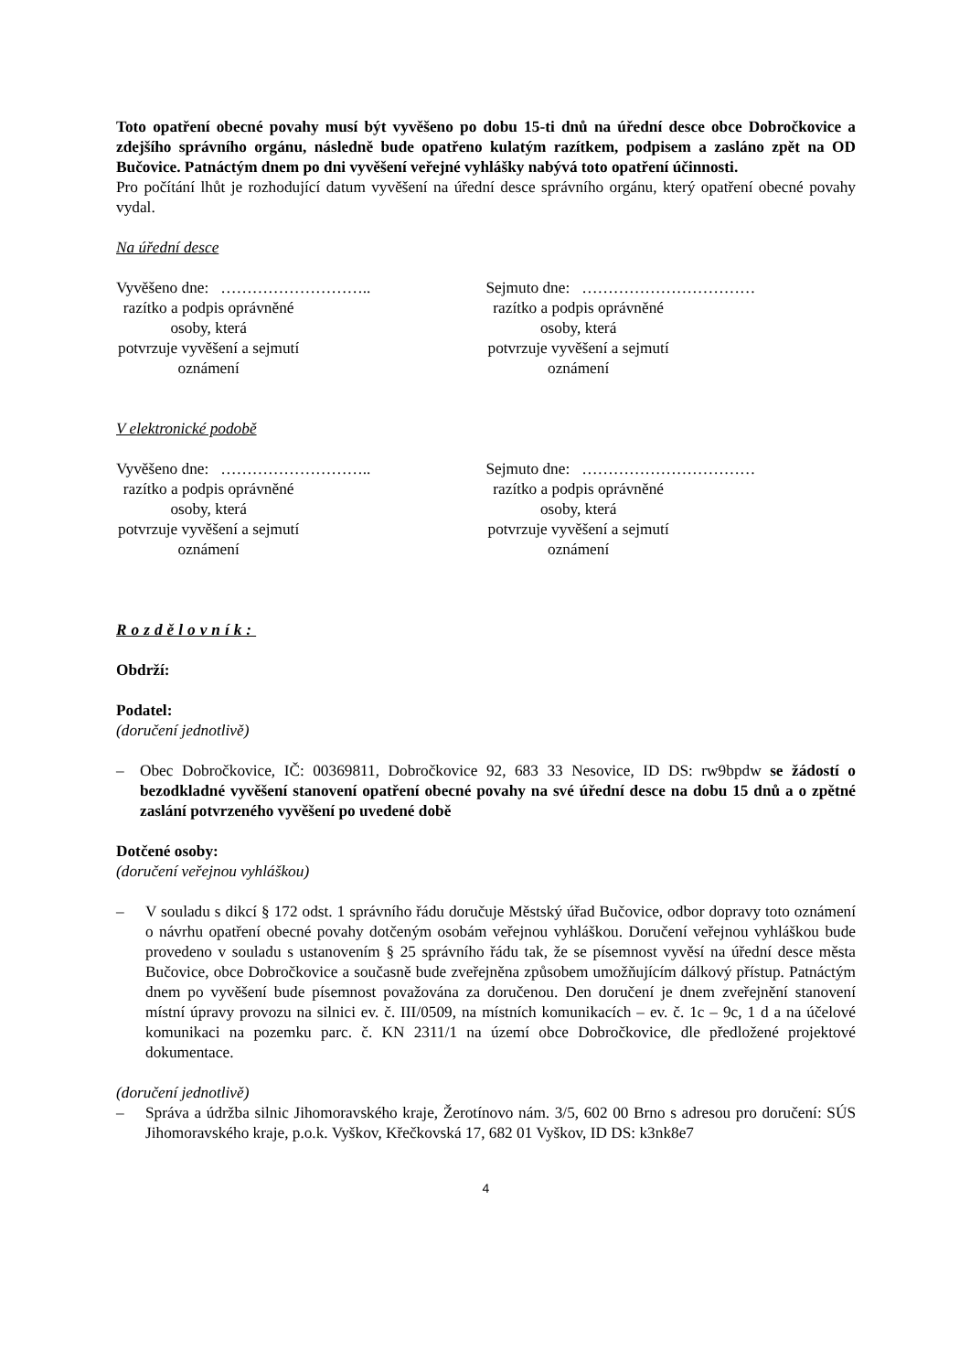Toto opatření obecné povahy musí být vyvěšeno po dobu 15-ti dnů na úřední desce obce Dobročkovice a zdejšího správního orgánu, následně bude opatřeno kulatým razítkem, podpisem a zasláno zpět na OD Bučovice. Patnáctým dnem po dni vyvěšení veřejné vyhlášky nabývá toto opatření účinnosti.
Pro počítání lhůt je rozhodující datum vyvěšení na úřední desce správního orgánu, který opatření obecné povahy vydal.
Na úřední desce
Vyvěšeno dne: ………………………..
razítko a podpis oprávněné osoby, která
potvrzuje vyvěšení a sejmutí oznámení
Sejmuto dne: ……………………………
razítko a podpis oprávněné osoby, která
potvrzuje vyvěšení a sejmutí oznámení
V elektronické podobě
Vyvěšeno dne: ………………………..
razítko a podpis oprávněné osoby, která
potvrzuje vyvěšení a sejmutí oznámení
Sejmuto dne: ……………………………
razítko a podpis oprávněné osoby, která
potvrzuje vyvěšení a sejmutí oznámení
Rozdělovník:
Obdrží:
Podatel:
(doručení jednotlivě)
– Obec Dobročkovice, IČ: 00369811, Dobročkovice 92, 683 33 Nesovice, ID DS: rw9bpdw se žádostí o bezodkladné vyvěšení stanovení opatření obecné povahy na své úřední desce na dobu 15 dnů a o zpětné zaslání potvrzeného vyvěšení po uvedené době
Dotčené osoby:
(doručení veřejnou vyhláškou)
– V souladu s dikcí § 172 odst. 1 správního řádu doručuje Městský úřad Bučovice, odbor dopravy toto oznámení o návrhu opatření obecné povahy dotčeným osobám veřejnou vyhláškou. Doručení veřejnou vyhláškou bude provedeno v souladu s ustanovením § 25 správního řádu tak, že se písemnost vyvěsí na úřední desce města Bučovice, obce Dobročkovice a současně bude zveřejněna způsobem umožňujícím dálkový přístup. Patnáctým dnem po vyvěšení bude písemnost považována za doručenou. Den doručení je dnem zveřejnění stanovení místní úpravy provozu na silnici ev. č. III/0509, na místních komunikacích – ev. č. 1c – 9c, 1 d a na účelové komunikaci na pozemku parc. č. KN 2311/1 na území obce Dobročkovice, dle předložené projektové dokumentace.
(doručení jednotlivě)
– Správa a údržba silnic Jihomoravského kraje, Žerotínovo nám. 3/5, 602 00 Brno s adresou pro doručení: SÚS Jihomoravského kraje, p.o.k. Vyškov, Křečkovská 17, 682 01 Vyškov, ID DS: k3nk8e7
4